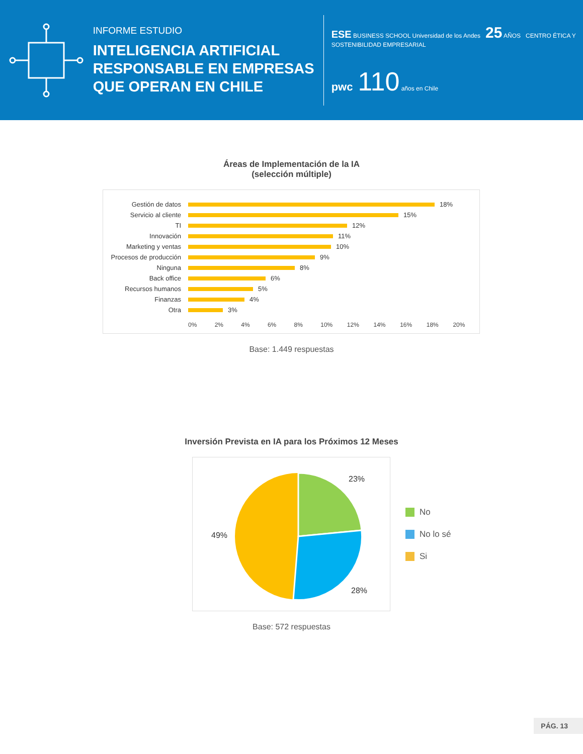INFORME ESTUDIO
INTELIGENCIA ARTIFICIAL RESPONSABLE EN EMPRESAS QUE OPERAN EN CHILE
ESE BUSINESS SCHOOL Universidad de los Andes 25 AÑOS CENTRO ÉTICA Y SOSTENIBILIDAD EMPRESARIAL
pwc 110 años en Chile
Áreas de Implementación de la IA
(selección múltiple)
Gestión de datos 18%
Servicio al cliente 15%
TI 12%
Innovación 11%
Marketing y ventas 10%
Procesos de producción 9%
Ninguna 8%
Back office 6%
Recursos humanos 5%
Finanzas 4%
Otra 3%
0% 2% 4% 6% 8% 10% 12% 14% 16% 18% 20%
Base: 1.449 respuestas
Inversión Prevista en IA para los Próximos 12 Meses
23%
49%
28%
No
No lo sé
Si
Base: 572 respuestas
PÁG. 13